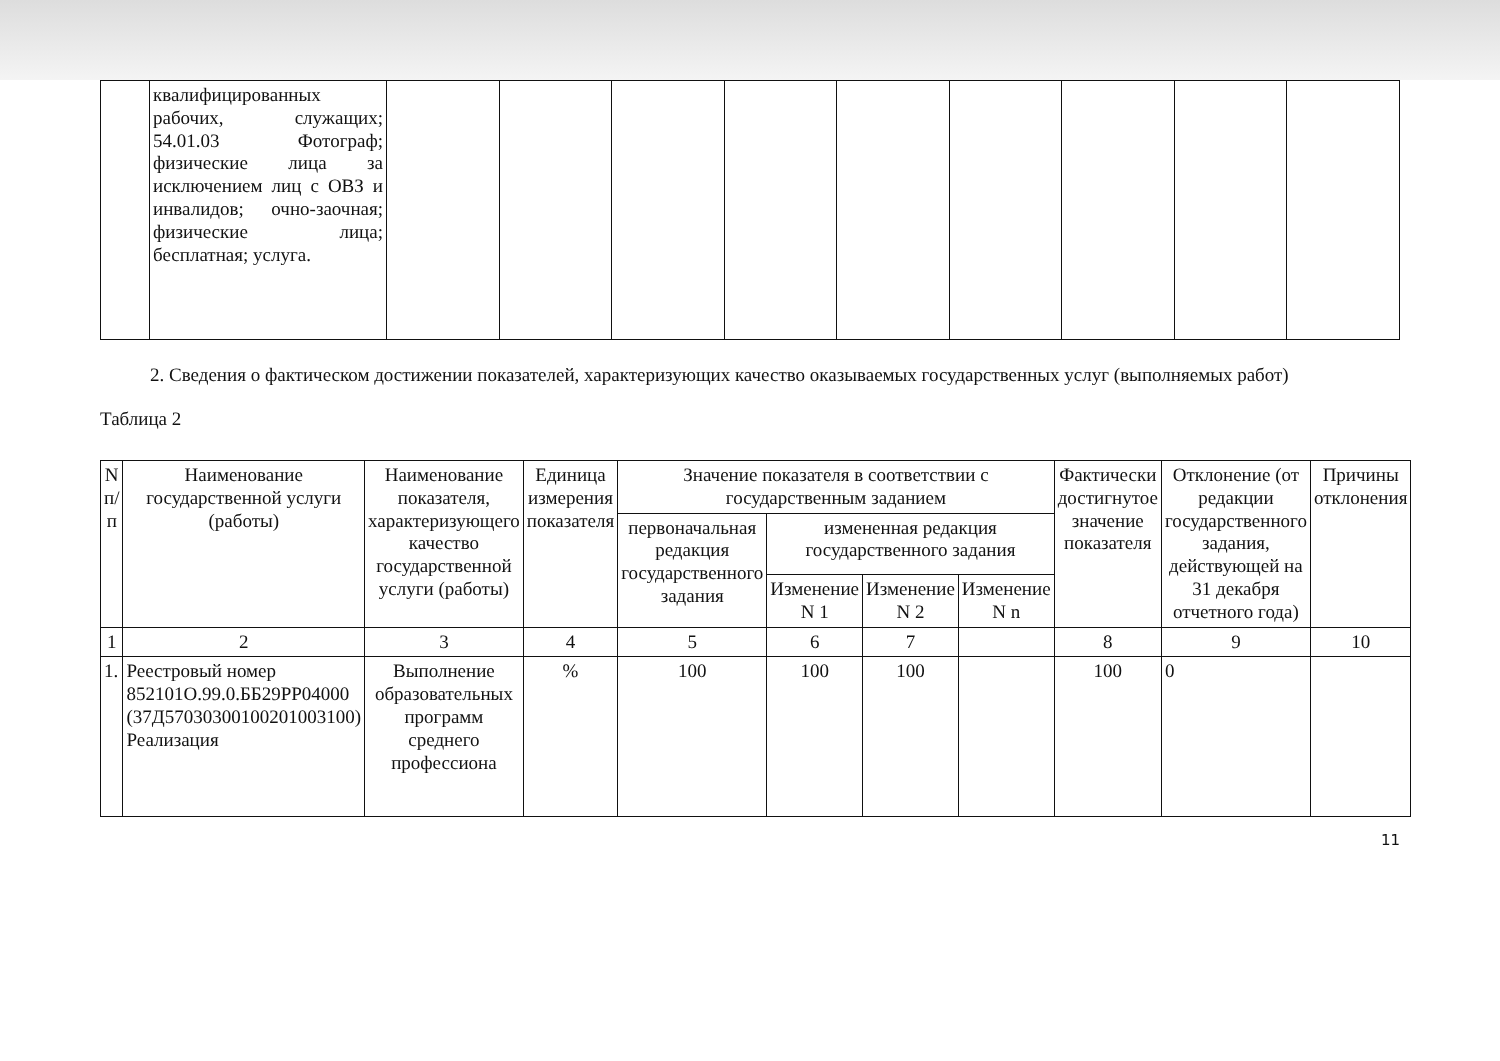| | квалифицированных рабочих, служащих; 54.01.03 Фотограф; физические лица за исключением лиц с ОВЗ и инвалидов; очно-заочная; физические лица; бесплатная; услуга. | | | | | | | | | |
2. Сведения о фактическом достижении показателей, характеризующих качество оказываемых государственных услуг (выполняемых работ)
Таблица 2
| N п/п | Наименование государственной услуги (работы) | Наименование показателя, характеризующего качество государственной услуги (работы) | Единица измерения показателя | Значение показателя в соответствии с государственным заданием | | | | Фактически достигнутое значение показателя | Отклонение (от редакции государственного задания, действующей на 31 декабря отчетного года) | Причины отклонения |
| --- | --- | --- | --- | --- | --- | --- | --- | --- | --- | --- |
| | | | | первоначальная редакция государственного задания | измененная редакция государственного задания | | | | | |
| | | | | | Изменение N 1 | Изменение N 2 | Изменение N n | | | |
| 1 | 2 | 3 | 4 | 5 | 6 | 7 | | 8 | 9 | 10 |
| 1. | Реестровый номер 852101О.99.0.ББ29РР04000 (37Д57030300100201003100) Реализация | Выполнение образовательных программ среднего профессиона | % | 100 | 100 | 100 | | 100 | 0 | |
11